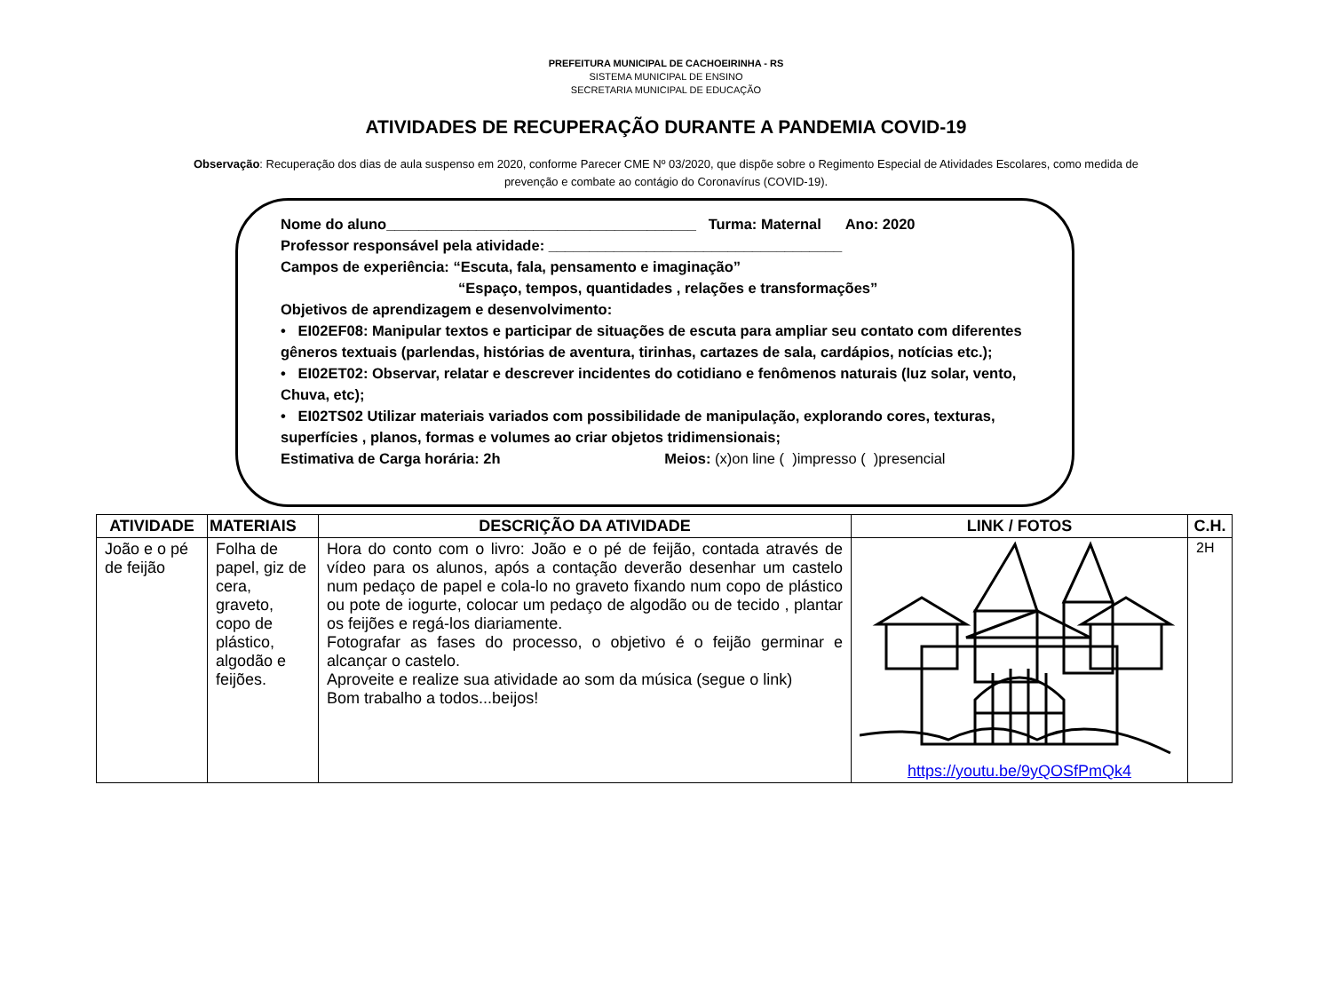PREFEITURA MUNICIPAL DE CACHOEIRINHA - RS
SISTEMA MUNICIPAL DE ENSINO
SECRETARIA MUNICIPAL DE EDUCAÇÃO
ATIVIDADES DE RECUPERAÇÃO DURANTE A PANDEMIA COVID-19
Observação: Recuperação dos dias de aula suspenso em 2020, conforme Parecer CME Nº 03/2020, que dispõe sobre o Regimento Especial de Atividades Escolares, como medida de prevenção e combate ao contágio do Coronavírus (COVID-19).
Nome do aluno______________________________________ Turma: Maternal Ano: 2020
Professor responsável pela atividade: ____________________________________
Campos de experiência: “Escuta, fala, pensamento e imaginação”
“Espaço, tempos, quantidades , relações e transformações”
Objetivos de aprendizagem e desenvolvimento:
• EI02EF08: Manipular textos e participar de situações de escuta para ampliar seu contato com diferentes gêneros textuais (parlendas, histórias de aventura, tirinhas, cartazes de sala, cardápios, notícias etc.);
• EI02ET02: Observar, relatar e descrever incidentes do cotidiano e fenômenos naturais (luz solar, vento, Chuva, etc);
• EI02TS02 Utilizar materiais variados com possibilidade de manipulação, explorando cores, texturas, superfícies , planos, formas e volumes ao criar objetos tridimensionais;
Estimativa de Carga horária: 2h Meios: (x)on line ( )impresso ( )presencial
| ATIVIDADE | MATERIAIS | DESCRIÇÃO DA ATIVIDADE | LINK / FOTOS | C.H. |
| --- | --- | --- | --- | --- |
| João e o pé de feijão | Folha de papel, giz de cera, graveto, copo de plástico, algodão e feijões. | Hora do conto com o livro: João e o pé de feijão, contada através de vídeo para os alunos, após a contação deverão desenhar um castelo num pedaço de papel e cola-lo no graveto fixando num copo de plástico ou pote de iogurte, colocar um pedaço de algodão ou de tecido , plantar os feijões e regá-los diariamente. Fotografar as fases do processo, o objetivo é o feijão germinar e alcançar o castelo. Aproveite e realize sua atividade ao som da música (segue o link) Bom trabalho a todos...beijos! | https://youtu.be/9yQOSfPmQk4 | 2H |